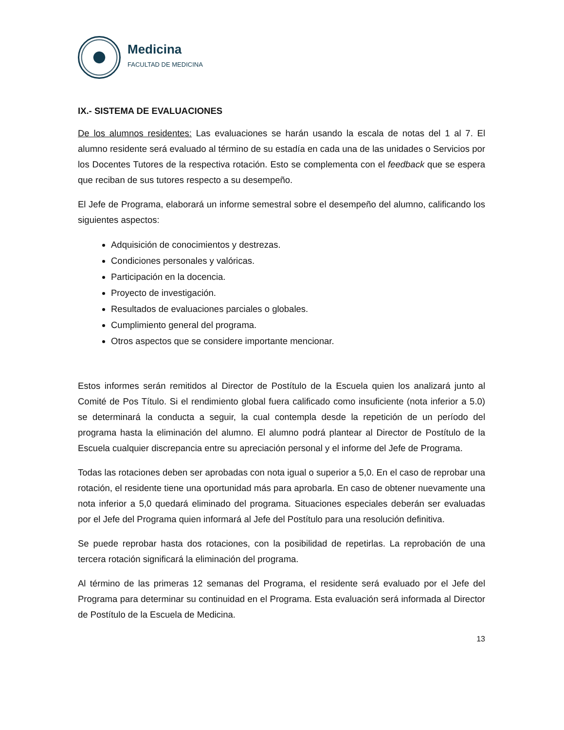Medicina
FACULTAD DE MEDICINA
IX.- SISTEMA DE EVALUACIONES
De los alumnos residentes: Las evaluaciones se harán usando la escala de notas del 1 al 7. El alumno residente será evaluado al término de su estadía en cada una de las unidades o Servicios por los Docentes Tutores de la respectiva rotación. Esto se complementa con el feedback que se espera que reciban de sus tutores respecto a su desempeño.
El Jefe de Programa, elaborará un informe semestral sobre el desempeño del alumno, calificando los siguientes aspectos:
Adquisición de conocimientos y destrezas.
Condiciones personales y valóricas.
Participación en la docencia.
Proyecto de investigación.
Resultados de evaluaciones parciales o globales.
Cumplimiento general del programa.
Otros aspectos que se considere importante mencionar.
Estos informes serán remitidos al Director de Postítulo de la Escuela quien los analizará junto al Comité de Pos Título. Si el rendimiento global fuera calificado como insuficiente (nota inferior a 5.0) se determinará la conducta a seguir, la cual contempla desde la repetición de un período del programa hasta la eliminación del alumno. El alumno podrá plantear al Director de Postítulo de la Escuela cualquier discrepancia entre su apreciación personal y el informe del Jefe de Programa.
Todas las rotaciones deben ser aprobadas con nota igual o superior a 5,0. En el caso de reprobar una rotación, el residente tiene una oportunidad más para aprobarla. En caso de obtener nuevamente una nota inferior a 5,0 quedará eliminado del programa. Situaciones especiales deberán ser evaluadas por el Jefe del Programa quien informará al Jefe del Postítulo para una resolución definitiva.
Se puede reprobar hasta dos rotaciones, con la posibilidad de repetirlas. La reprobación de una tercera rotación significará la eliminación del programa.
Al término de las primeras 12 semanas del Programa, el residente será evaluado por el Jefe del Programa para determinar su continuidad en el Programa. Esta evaluación será informada al Director de Postítulo de la Escuela de Medicina.
13